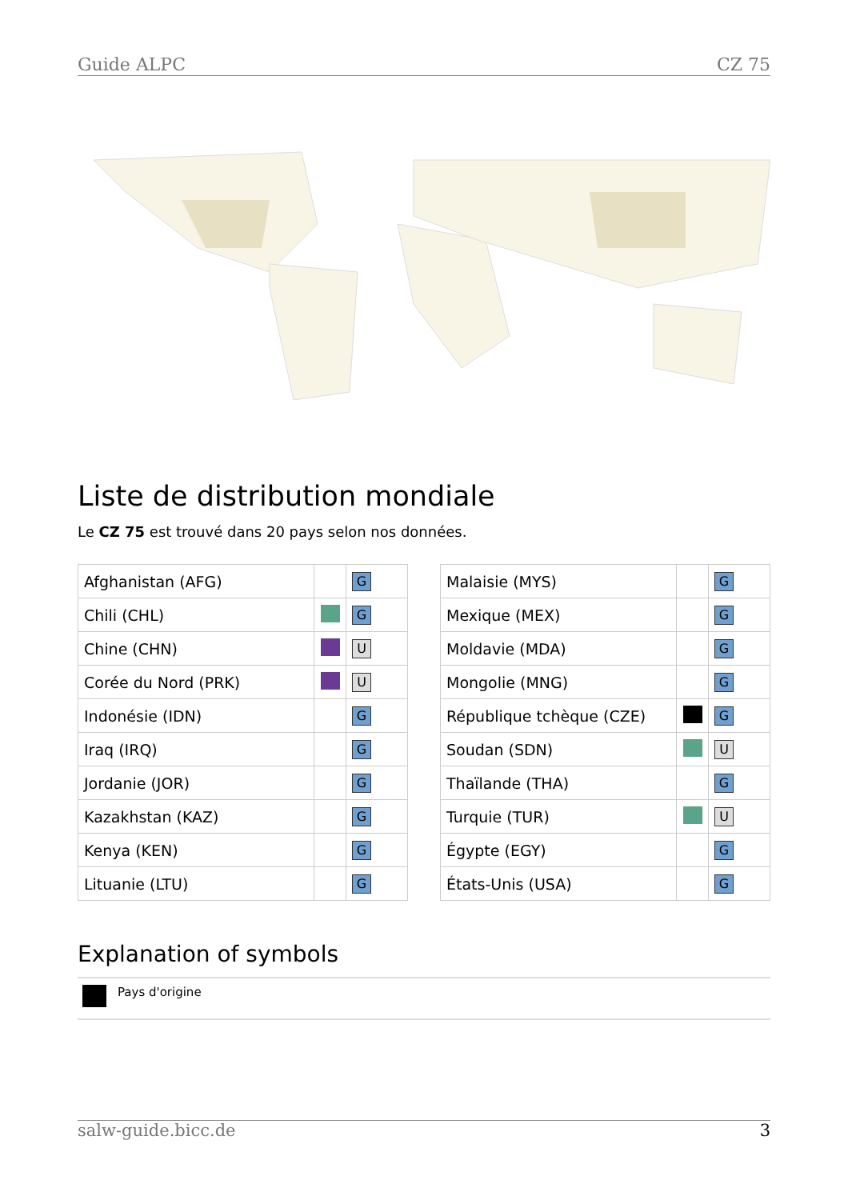Guide ALPC CZ 75
Liste de distribution mondiale
Le CZ 75 est trouvé dans 20 pays selon nos données.
| Afghanistan (AFG) | | G |
| Chili (CHL) | | G |
| Chine (CHN) | | U |
| Corée du Nord (PRK) | | U |
| Indonésie (IDN) | | G |
| Iraq (IRQ) | | G |
| Jordanie (JOR) | | G |
| Kazakhstan (KAZ) | | G |
| Kenya (KEN) | | G |
| Lituanie (LTU) | | G |
| Malaisie (MYS) | | G |
| Mexique (MEX) | | G |
| Moldavie (MDA) | | G |
| Mongolie (MNG) | | G |
| République tchèque (CZE) | | G |
| Soudan (SDN) | | U |
| Thaïlande (THA) | | G |
| Turquie (TUR) | | U |
| Égypte (EGY) | | G |
| États-Unis (USA) | | G |
Explanation of symbols
Pays d'origine
salw-guide.bicc.de 3